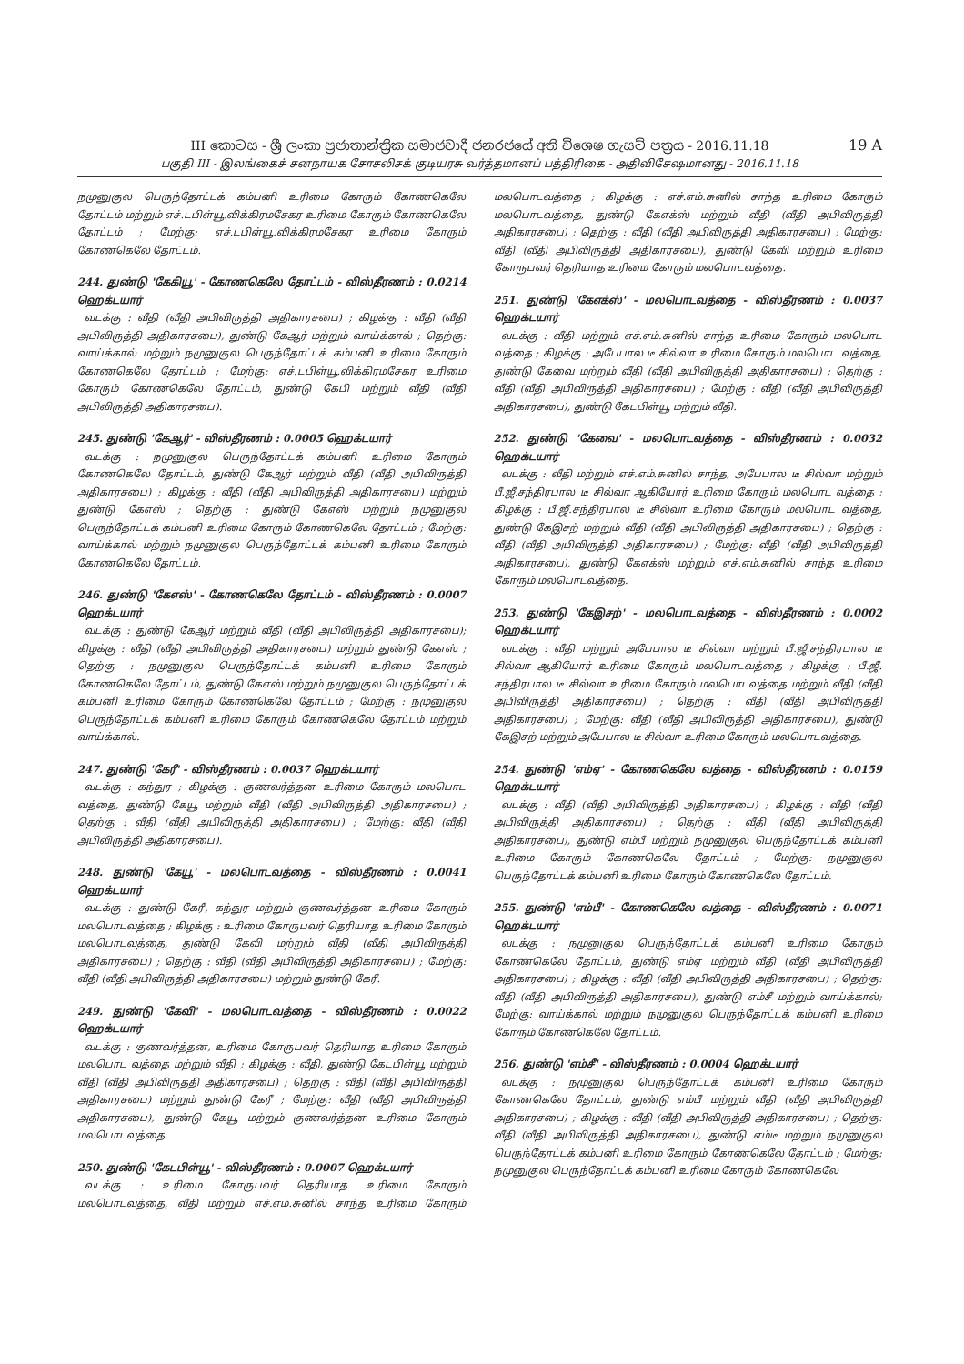19 A
III කොටස - ශ්‍රී ලංකා ප්‍රජාතාන්ත්‍රික සමාජවාදී ජනරජයේ අති විශෙෂ ගැසට් පත්‍රය - 2016.11.18
பகுதி III - இலங்கைச் சனநாயக சோசலிசக் குடியரசு வர்த்தமானப் பத்திரிகை - அதிவிசேஷமானது - 2016.11.18
நமுனுகுல பெருந்தோட்டக் கம்பனி உரிமை கோரும் கோணகெலே தோட்டம் மற்றும் எச்.டபிள்யூ.விக்கிரமசேகர உரிமை கோரும் கோணகெலே தோட்டம் ; மேற்கு: எச்.டபிள்யூ.விக்கிரமசேகர உரிமை கோரும் கோணகெலே தோட்டம்.
244. துண்டு 'கேகியூ' - கோணகெலே தோட்டம் - விஸ்தீரணம் : 0.0214 ஹெக்டயார்
வடக்கு : வீதி (வீதி அபிவிருத்தி அதிகாரசபை) ; கிழக்கு : வீதி (வீதி அபிவிருத்தி அதிகாரசபை), துண்டு கேஆர் மற்றும் வாய்க்கால் ; தெற்கு: வாய்க்கால் மற்றும் நமுனுகுல பெருந்தோட்டக் கம்பனி உரிமை கோரும் கோணகெலே தோட்டம் ; மேற்கு: எச்.டபிள்யூ.விக்கிரமசேகர உரிமை கோரும் கோணகெலே தோட்டம், துண்டு கேபி மற்றும் வீதி (வீதி அபிவிருத்தி அதிகாரசபை).
245. துண்டு 'கேஆர்' - விஸ்தீரணம் : 0.0005 ஹெக்டயார்
வடக்கு : நமுனுகுல பெருந்தோட்டக் கம்பனி உரிமை கோரும் கோணகெலே தோட்டம், துண்டு கேஆர் மற்றும் வீதி (வீதி அபிவிருத்தி அதிகாரசபை) ; கிழக்கு : வீதி (வீதி அபிவிருத்தி அதிகாரசபை) மற்றும் துண்டு கேஎஸ் ; தெற்கு : துண்டு கேஎஸ் மற்றும் நமுனுகுல பெருந்தோட்டக் கம்பனி உரிமை கோரும் கோணகெலே தோட்டம் ; மேற்கு: வாய்க்கால் மற்றும் நமுனுகுல பெருந்தோட்டக் கம்பனி உரிமை கோரும் கோணகெலே தோட்டம்.
246. துண்டு 'கேஎஸ்' - கோணகெலே தோட்டம் - விஸ்தீரணம் : 0.0007 ஹெக்டயார்
வடக்கு : துண்டு கேஆர் மற்றும் வீதி (வீதி அபிவிருத்தி அதிகாரசபை); கிழக்கு : வீதி (வீதி அபிவிருத்தி அதிகாரசபை) மற்றும் துண்டு கேஎஸ் ; தெற்கு : நமுனுகுல பெருந்தோட்டக் கம்பனி உரிமை கோரும் கோணகெலே தோட்டம், துண்டு கேஎஸ் மற்றும் நமுனுகுல பெருந்தோட்டக் கம்பனி உரிமை கோரும் கோணகெலே தோட்டம் ; மேற்கு : நமுனுகுல பெருந்தோட்டக் கம்பனி உரிமை கோரும் கோணகெலே தோட்டம் மற்றும் வாய்க்கால்.
247. துண்டு 'கேரீ' - விஸ்தீரணம் : 0.0037 ஹெக்டயார்
வடக்கு : கந்துர ; கிழக்கு : குணவர்த்தன உரிமை கோரும் மலபொட வத்தை, துண்டு கேயூ மற்றும் வீதி (வீதி அபிவிருத்தி அதிகாரசபை) ; தெற்கு : வீதி (வீதி அபிவிருத்தி அதிகாரசபை) ; மேற்கு: வீதி (வீதி அபிவிருத்தி அதிகாரசபை).
248. துண்டு 'கேயூ' - மலபொடவத்தை - விஸ்தீரணம் : 0.0041 ஹெக்டயார்
வடக்கு : துண்டு கேரீ, கந்துர மற்றும் குணவர்த்தன உரிமை கோரும் மலபொடவத்தை ; கிழக்கு : உரிமை கோருபவர் தெரியாத உரிமை கோரும் மலபொடவத்தை, துண்டு கேவி மற்றும் வீதி (வீதி அபிவிருத்தி அதிகாரசபை) ; தெற்கு : வீதி (வீதி அபிவிருத்தி அதிகாரசபை) ; மேற்கு: வீதி (வீதி அபிவிருத்தி அதிகாரசபை) மற்றும் துண்டு கேரீ.
249. துண்டு 'கேவி' - மலபொடவத்தை - விஸ்தீரணம் : 0.0022 ஹெக்டயார்
வடக்கு : குணவர்த்தன, உரிமை கோருபவர் தெரியாத உரிமை கோரும் மலபொட வத்தை மற்றும் வீதி ; கிழக்கு : வீதி, துண்டு கேடபிள்யூ மற்றும் வீதி (வீதி அபிவிருத்தி அதிகாரசபை) ; தெற்கு : வீதி (வீதி அபிவிருத்தி அதிகாரசபை) மற்றும் துண்டு கேரீ ; மேற்கு: வீதி (வீதி அபிவிருத்தி அதிகாரசபை), துண்டு கேயூ மற்றும் குணவர்த்தன உரிமை கோரும் மலபொடவத்தை.
250. துண்டு 'கேடபிள்யூ' - விஸ்தீரணம் : 0.0007 ஹெக்டயார்
வடக்கு : உரிமை கோருபவர் தெரியாத உரிமை கோரும் மலபொடவத்தை, வீதி மற்றும் எச்.எம்.சுனில் சாந்த உரிமை கோரும் மலபொடவத்தை ; கிழக்கு : எச்.எம்.சுனில் சாந்த உரிமை கோரும் மலபொடவத்தை, துண்டு கேஎக்ஸ் மற்றும் வீதி (வீதி அபிவிருத்தி அதிகாரசபை) ; தெற்கு : வீதி (வீதி அபிவிருத்தி அதிகாரசபை) ; மேற்கு: வீதி (வீதி அபிவிருத்தி அதிகாரசபை), துண்டு கேவி மற்றும் உரிமை கோருபவர் தெரியாத உரிமை கோரும் மலபொடவத்தை.
251. துண்டு 'கேஎக்ஸ்' - மலபொடவத்தை - விஸ்தீரணம் : 0.0037 ஹெக்டயார்
வடக்கு : வீதி மற்றும் எச்.எம்.சுனில் சாந்த உரிமை கோரும் மலபொட வத்தை ; கிழக்கு : அபேபால டீ சில்வா உரிமை கோரும் மலபொட வத்தை, துண்டு கேவை மற்றும் வீதி (வீதி அபிவிருத்தி அதிகாரசபை) ; தெற்கு : வீதி (வீதி அபிவிருத்தி அதிகாரசபை) ; மேற்கு : வீதி (வீதி அபிவிருத்தி அதிகாரசபை), துண்டு கேடபிள்யூ மற்றும் வீதி.
252. துண்டு 'கேவை' - மலபொடவத்தை - விஸ்தீரணம் : 0.0032 ஹெக்டயார்
வடக்கு : வீதி மற்றும் எச்.எம்.சுனில் சாந்த, அபேபால டீ சில்வா மற்றும் பீ.ஜீ.சந்திரபால டீ சில்வா ஆகியோர் உரிமை கோரும் மலபொட வத்தை ; கிழக்கு : பீ.ஜீ.சந்திரபால டீ சில்வா உரிமை கோரும் மலபொட வத்தை, துண்டு கேஇசற் மற்றும் வீதி (வீதி அபிவிருத்தி அதிகாரசபை) ; தெற்கு : வீதி (வீதி அபிவிருத்தி அதிகாரசபை) ; மேற்கு: வீதி (வீதி அபிவிருத்தி அதிகாரசபை), துண்டு கேஎக்ஸ் மற்றும் எச்.எம்.சுனில் சாந்த உரிமை கோரும் மலபொடவத்தை.
253. துண்டு 'கேஇசற்' - மலபொடவத்தை - விஸ்தீரணம் : 0.0002 ஹெக்டயார்
வடக்கு : வீதி மற்றும் அபேபால டீ சில்வா மற்றும் பீ.ஜீ.சந்திரபால டீ சில்வா ஆகியோர் உரிமை கோரும் மலபொடவத்தை ; கிழக்கு : பீ.ஜீ. சந்திரபால டீ சில்வா உரிமை கோரும் மலபொடவத்தை மற்றும் வீதி (வீதி அபிவிருத்தி அதிகாரசபை) ; தெற்கு : வீதி (வீதி அபிவிருத்தி அதிகாரசபை) ; மேற்கு: வீதி (வீதி அபிவிருத்தி அதிகாரசபை), துண்டு கேஇசற் மற்றும் அபேபால டீ சில்வா உரிமை கோரும் மலபொடவத்தை.
254. துண்டு 'எம்ஏ' - கோணகெலே வத்தை - விஸ்தீரணம் : 0.0159 ஹெக்டயார்
வடக்கு : வீதி (வீதி அபிவிருத்தி அதிகாரசபை) ; கிழக்கு : வீதி (வீதி அபிவிருத்தி அதிகாரசபை) ; தெற்கு : வீதி (வீதி அபிவிருத்தி அதிகாரசபை), துண்டு எம்பீ மற்றும் நமுனுகுல பெருந்தோட்டக் கம்பனி உரிமை கோரும் கோணகெலே தோட்டம் ; மேற்கு: நமுனுகுல பெருந்தோட்டக் கம்பனி உரிமை கோரும் கோணகெலே தோட்டம்.
255. துண்டு 'எம்பீ' - கோணகெலே வத்தை - விஸ்தீரணம் : 0.0071 ஹெக்டயார்
வடக்கு : நமுனுகுல பெருந்தோட்டக் கம்பனி உரிமை கோரும் கோணகெலே தோட்டம், துண்டு எம்ஏ மற்றும் வீதி (வீதி அபிவிருத்தி அதிகாரசபை) ; கிழக்கு : வீதி (வீதி அபிவிருத்தி அதிகாரசபை) ; தெற்கு: வீதி (வீதி அபிவிருத்தி அதிகாரசபை), துண்டு எம்சீ மற்றும் வாய்க்கால்; மேற்கு: வாய்க்கால் மற்றும் நமுனுகுல பெருந்தோட்டக் கம்பனி உரிமை கோரும் கோணகெலே தோட்டம்.
256. துண்டு 'எம்சீ' - விஸ்தீரணம் : 0.0004 ஹெக்டயார்
வடக்கு : நமுனுகுல பெருந்தோட்டக் கம்பனி உரிமை கோரும் கோணகெலே தோட்டம், துண்டு எம்பீ மற்றும் வீதி (வீதி அபிவிருத்தி அதிகாரசபை) ; கிழக்கு : வீதி (வீதி அபிவிருத்தி அதிகாரசபை) ; தெற்கு: வீதி (வீதி அபிவிருத்தி அதிகாரசபை), துண்டு எம்டீ மற்றும் நமுனுகுல பெருந்தோட்டக் கம்பனி உரிமை கோரும் கோணகெலே தோட்டம் ; மேற்கு: நமுனுகுல பெருந்தோட்டக் கம்பனி உரிமை கோரும் கோணகெலே